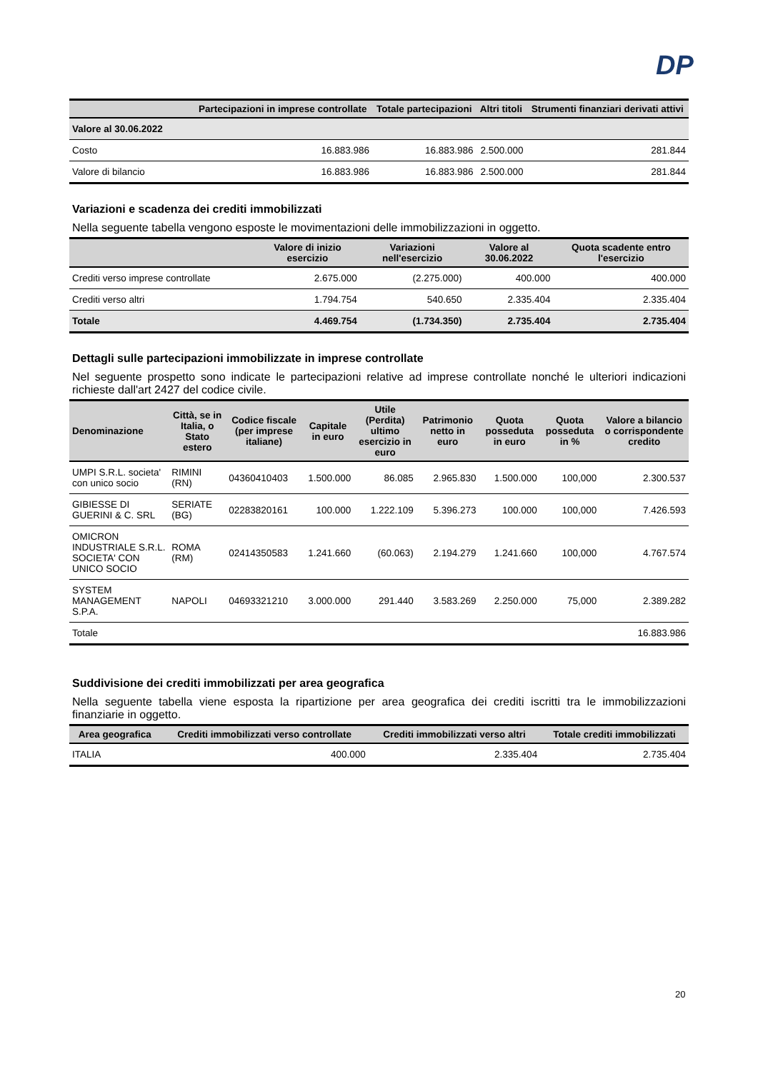DP
| | Partecipazioni in imprese controllate | Totale partecipazioni | Altri titoli | Strumenti finanziari derivati attivi |
| --- | --- | --- | --- | --- |
| Valore al 30.06.2022 | | | | |
| Costo | 16.883.986 | 16.883.986 | 2.500.000 | 281.844 |
| Valore di bilancio | 16.883.986 | 16.883.986 | 2.500.000 | 281.844 |
Variazioni e scadenza dei crediti immobilizzati
Nella seguente tabella vengono esposte le movimentazioni delle immobilizzazioni in oggetto.
| | Valore di inizio esercizio | Variazioni nell'esercizio | Valore al 30.06.2022 | Quota scadente entro l'esercizio |
| --- | --- | --- | --- | --- |
| Crediti verso imprese controllate | 2.675.000 | (2.275.000) | 400.000 | 400.000 |
| Crediti verso altri | 1.794.754 | 540.650 | 2.335.404 | 2.335.404 |
| Totale | 4.469.754 | (1.734.350) | 2.735.404 | 2.735.404 |
Dettagli sulle partecipazioni immobilizzate in imprese controllate
Nel seguente prospetto sono indicate le partecipazioni relative ad imprese controllate nonché le ulteriori indicazioni richieste dall'art 2427 del codice civile.
| Denominazione | Città, se in Italia, o Stato estero | Codice fiscale (per imprese italiane) | Capitale in euro | Utile (Perdita) ultimo esercizio in euro | Patrimonio netto in euro | Quota posseduta in euro | Quota posseduta in % | Valore a bilancio o corrispondente credito |
| --- | --- | --- | --- | --- | --- | --- | --- | --- |
| UMPI S.R.L. societa' con unico socio | RIMINI (RN) | 04360410403 | 1.500.000 | 86.085 | 2.965.830 | 1.500.000 | 100,000 | 2.300.537 |
| GIBIESSE DI GUERINI & C. SRL | SERIATE (BG) | 02283820161 | 100.000 | 1.222.109 | 5.396.273 | 100.000 | 100,000 | 7.426.593 |
| OMICRON INDUSTRIALE S.R.L. SOCIETA' CON UNICO SOCIO | ROMA (RM) | 02414350583 | 1.241.660 | (60.063) | 2.194.279 | 1.241.660 | 100,000 | 4.767.574 |
| SYSTEM MANAGEMENT S.P.A. | NAPOLI | 04693321210 | 3.000.000 | 291.440 | 3.583.269 | 2.250.000 | 75,000 | 2.389.282 |
| Totale | | | | | | | | 16.883.986 |
Suddivisione dei crediti immobilizzati per area geografica
Nella seguente tabella viene esposta la ripartizione per area geografica dei crediti iscritti tra le immobilizzazioni finanziarie in oggetto.
| Area geografica | Crediti immobilizzati verso controllate | Crediti immobilizzati verso altri | Totale crediti immobilizzati |
| --- | --- | --- | --- |
| ITALIA | 400.000 | 2.335.404 | 2.735.404 |
20